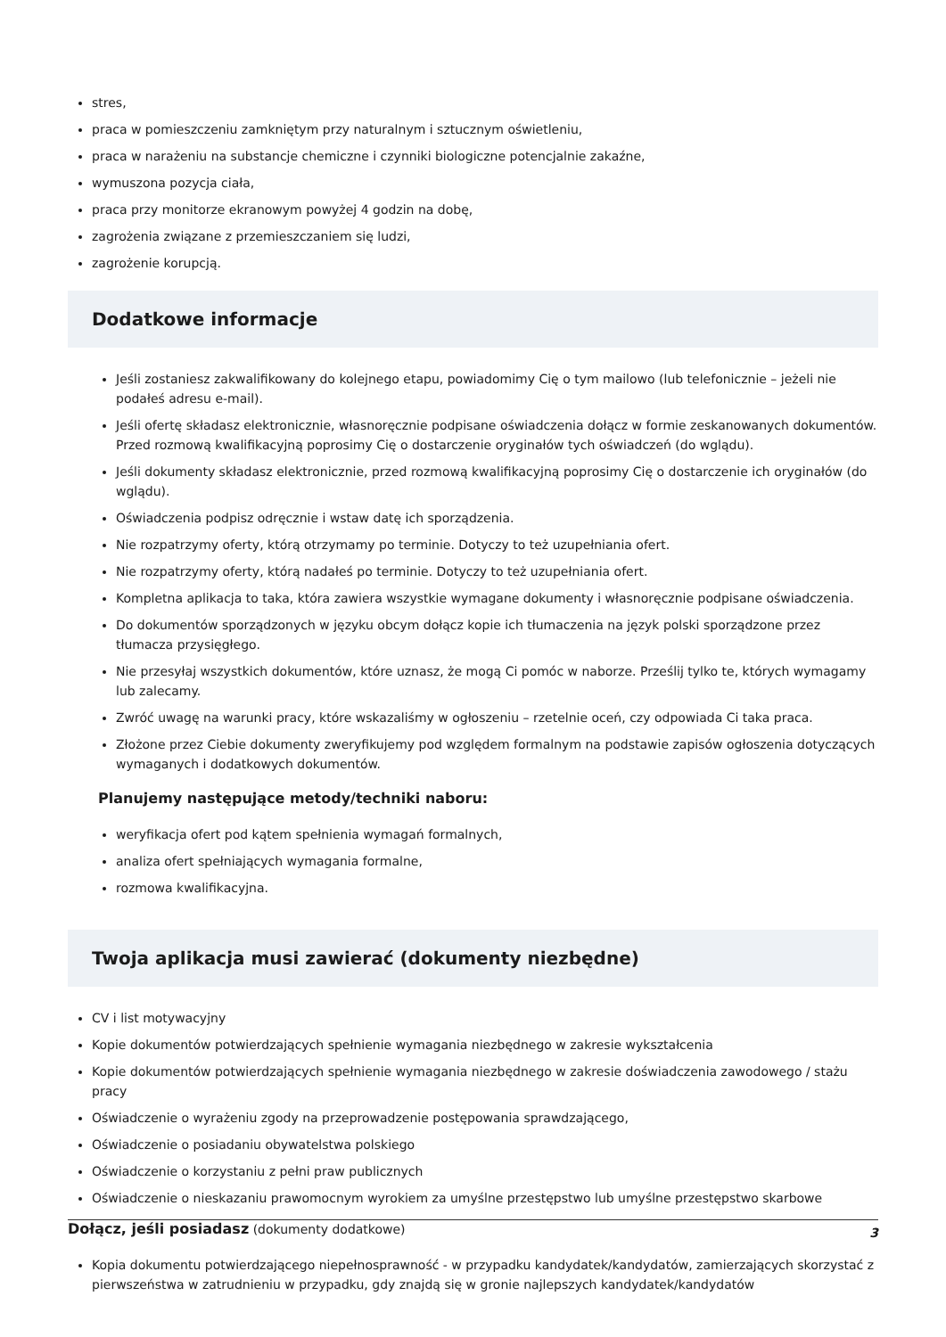stres,
praca w pomieszczeniu zamkniętym przy naturalnym i sztucznym oświetleniu,
praca w narażeniu na substancje chemiczne i czynniki biologiczne potencjalnie zakaźne,
wymuszona pozycja ciała,
praca przy monitorze ekranowym powyżej 4 godzin na dobę,
zagrożenia związane z przemieszczaniem się ludzi,
zagrożenie korupcją.
Dodatkowe informacje
Jeśli zostaniesz zakwalifikowany do kolejnego etapu, powiadomimy Cię o tym mailowo (lub telefonicznie – jeżeli nie podałeś adresu e-mail).
Jeśli ofertę składasz elektronicznie, własnoręcznie podpisane oświadczenia dołącz w formie zeskanowanych dokumentów. Przed rozmową kwalifikacyjną poprosimy Cię o dostarczenie oryginałów tych oświadczeń (do wglądu).
Jeśli dokumenty składasz elektronicznie, przed rozmową kwalifikacyjną poprosimy Cię o dostarczenie ich oryginałów (do wglądu).
Oświadczenia podpisz odręcznie i wstaw datę ich sporządzenia.
Nie rozpatrzymy oferty, którą otrzymamy po terminie. Dotyczy to też uzupełniania ofert.
Nie rozpatrzymy oferty, którą nadałeś po terminie. Dotyczy to też uzupełniania ofert.
Kompletna aplikacja to taka, która zawiera wszystkie wymagane dokumenty i własnoręcznie podpisane oświadczenia.
Do dokumentów sporządzonych w języku obcym dołącz kopie ich tłumaczenia na język polski sporządzone przez tłumacza przysięgłego.
Nie przesyłaj wszystkich dokumentów, które uznasz, że mogą Ci pomóc w naborze. Prześlij tylko te, których wymagamy lub zalecamy.
Zwróć uwagę na warunki pracy, które wskazaliśmy w ogłoszeniu – rzetelnie oceń, czy odpowiada Ci taka praca.
Złożone przez Ciebie dokumenty zweryfikujemy pod względem formalnym na podstawie zapisów ogłoszenia dotyczących wymaganych i dodatkowych dokumentów.
Planujemy następujące metody/techniki naboru:
weryfikacja ofert pod kątem spełnienia wymagań formalnych,
analiza ofert spełniających wymagania formalne,
rozmowa kwalifikacyjna.
Twoja aplikacja musi zawierać (dokumenty niezbędne)
CV i list motywacyjny
Kopie dokumentów potwierdzających spełnienie wymagania niezbędnego w zakresie wykształcenia
Kopie dokumentów potwierdzających spełnienie wymagania niezbędnego w zakresie doświadczenia zawodowego / stażu pracy
Oświadczenie o wyrażeniu zgody na przeprowadzenie postępowania sprawdzającego,
Oświadczenie o posiadaniu obywatelstwa polskiego
Oświadczenie o korzystaniu z pełni praw publicznych
Oświadczenie o nieskazaniu prawomocnym wyrokiem za umyślne przestępstwo lub umyślne przestępstwo skarbowe
Dołącz, jeśli posiadasz (dokumenty dodatkowe)
Kopia dokumentu potwierdzającego niepełnosprawność - w przypadku kandydatek/kandydatów, zamierzających skorzystać z pierwszeństwa w zatrudnieniu w przypadku, gdy znajdą się w gronie najlepszych kandydatek/kandydatów
3